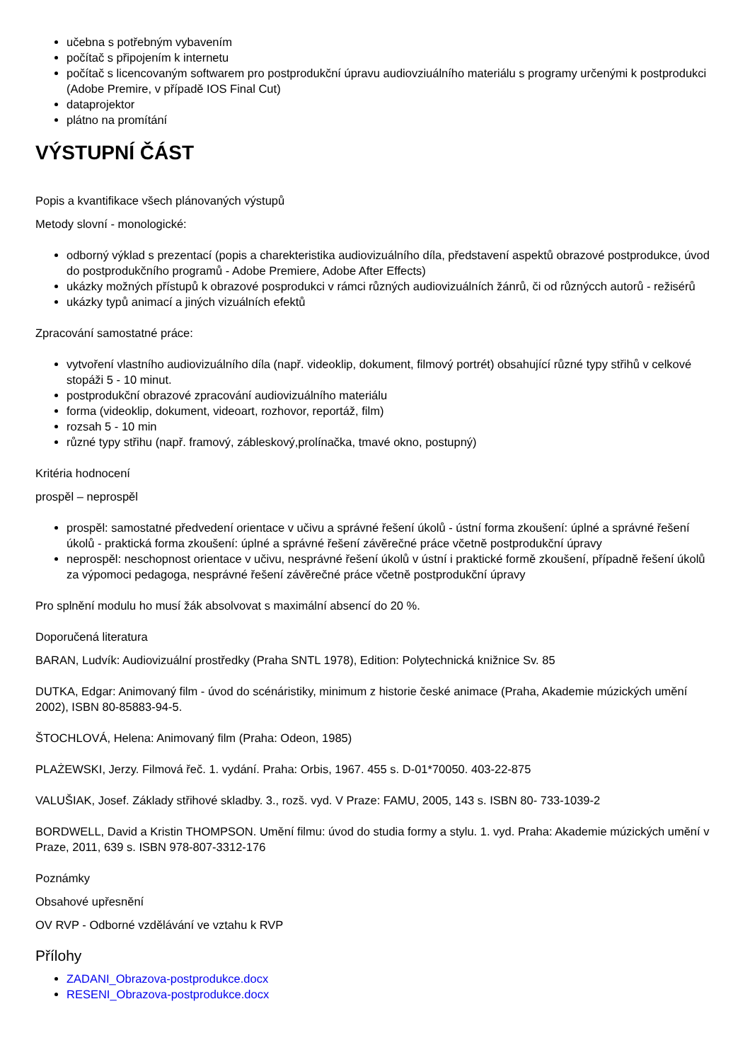učebna s potřebným vybavením
počítač s připojením k internetu
počítač s licencovaným softwarem pro postprodukční úpravu audiovziuálního materiálu s programy určenými k postprodukci (Adobe Premire, v případě IOS Final Cut)
dataprojektor
plátno na promítání
VÝSTUPNÍ ČÁST
Popis a kvantifikace všech plánovaných výstupů
Metody slovní - monologické:
odborný výklad s prezentací (popis a charekteristika audiovizuálního díla, představení aspektů obrazové postprodukce, úvod do postprodukčního programů - Adobe Premiere, Adobe After Effects)
ukázky možných přístupů k obrazové posprodukci v rámci různých audiovizuálních žánrů, či od různýcch autorů - režisérů
ukázky typů animací a jiných vizuálních efektů
Zpracování samostatné práce:
vytvoření vlastního audiovizuálního díla (např. videoklip, dokument, filmový portrét) obsahující různé typy střihů v celkové stopáži 5 - 10 minut.
postprodukční obrazové zpracování audiovizuálního materiálu
forma (videoklip, dokument, videoart, rozhovor, reportáž, film)
rozsah 5 - 10 min
různé typy střihu (např. framový, zábleskový,prolínačka, tmavé okno, postupný)
Kritéria hodnocení
prospěl – neprospěl
prospěl: samostatné předvedení orientace v učivu a správné řešení úkolů - ústní forma zkoušení: úplné a správné řešení úkolů - praktická forma zkoušení: úplné a správné řešení závěrečné práce včetně postprodukční úpravy
neprospěl: neschopnost orientace v učivu, nesprávné řešení úkolů v ústní i praktické formě zkoušení, případně řešení úkolů za výpomoci pedagoga, nesprávné řešení závěrečné práce včetně postprodukční úpravy
Pro splnění modulu ho musí žák absolvovat s maximální absencí do 20 %.
Doporučená literatura
BARAN, Ludvík: Audiovizuální prostředky (Praha SNTL 1978), Edition: Polytechnická knižnice Sv. 85
DUTKA, Edgar: Animovaný film - úvod do scénáristiky, minimum z historie české animace (Praha, Akademie múzických umění 2002), ISBN 80-85883-94-5.
ŠTOCHLOVÁ, Helena: Animovaný film (Praha: Odeon, 1985)
PLAŻEWSKI, Jerzy. Filmová řeč. 1. vydání. Praha: Orbis, 1967. 455 s. D-01*70050. 403-22-875
VALUŠIAK, Josef. Základy střihové skladby. 3., rozš. vyd. V Praze: FAMU, 2005, 143 s. ISBN 80- 733-1039-2
BORDWELL, David a Kristin THOMPSON. Umění filmu: úvod do studia formy a stylu. 1. vyd. Praha: Akademie múzických umění v Praze, 2011, 639 s. ISBN 978-807-3312-176
Poznámky
Obsahové upřesnění
OV RVP - Odborné vzdělávání ve vztahu k RVP
Přílohy
ZADANI_Obrazova-postprodukce.docx
RESENI_Obrazova-postprodukce.docx